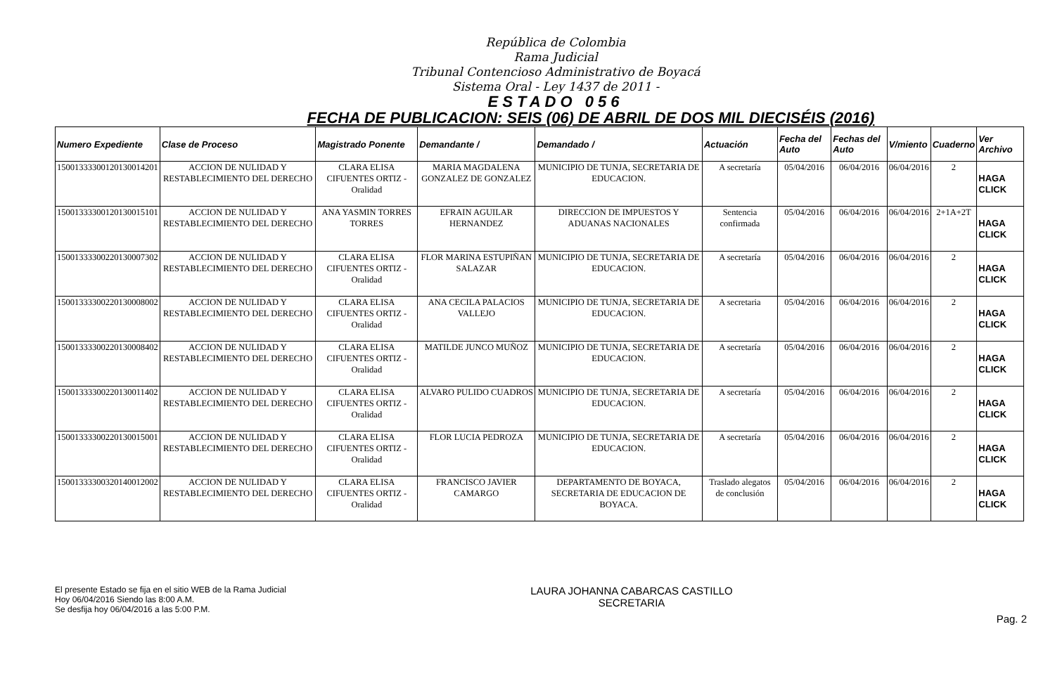República de Colombia
Rama Judicial
Tribunal Contencioso Administrativo de Boyacá
Sistema Oral - Ley 1437 de 2011 -
ESTADO 056
FECHA DE PUBLICACION: SEIS (06) DE ABRIL DE DOS MIL DIECISÉIS (2016)
| Numero Expediente | Clase de Proceso | Magistrado Ponente | Demandante / | Demandado / | Actuación | Fecha del Auto | Fechas del Auto | V/miento | Cuaderno | Ver Archivo |
| --- | --- | --- | --- | --- | --- | --- | --- | --- | --- | --- |
| 15001333300120130014201 | ACCION DE NULIDAD Y RESTABLECIMIENTO DEL DERECHO | CLARA ELISA CIFUENTES ORTIZ - Oralidad | MARIA MAGDALENA GONZALEZ DE GONZALEZ | MUNICIPIO DE TUNJA, SECRETARIA DE EDUCACION. | A secretaría | 05/04/2016 | 06/04/2016 | 06/04/2016 | 2 | HAGA CLICK |
| 15001333300120130015101 | ACCION DE NULIDAD Y RESTABLECIMIENTO DEL DERECHO | ANA YASMIN TORRES TORRES | EFRAIN AGUILAR HERNANDEZ | DIRECCION DE IMPUESTOS Y ADUANAS NACIONALES | Sentencia confirmada | 05/04/2016 | 06/04/2016 | 06/04/2016 | 2+1A+2T | HAGA CLICK |
| 15001333300220130007302 | ACCION DE NULIDAD Y RESTABLECIMIENTO DEL DERECHO | CLARA ELISA CIFUENTES ORTIZ - Oralidad | FLOR MARINA ESTUPIÑAN SALAZAR | MUNICIPIO DE TUNJA, SECRETARIA DE EDUCACION. | A secretaría | 05/04/2016 | 06/04/2016 | 06/04/2016 | 2 | HAGA CLICK |
| 15001333300220130008002 | ACCION DE NULIDAD Y RESTABLECIMIENTO DEL DERECHO | CLARA ELISA CIFUENTES ORTIZ - Oralidad | ANA CECILA PALACIOS VALLEJO | MUNICIPIO DE TUNJA, SECRETARIA DE EDUCACION. | A secretaria | 05/04/2016 | 06/04/2016 | 06/04/2016 | 2 | HAGA CLICK |
| 15001333300220130008402 | ACCION DE NULIDAD Y RESTABLECIMIENTO DEL DERECHO | CLARA ELISA CIFUENTES ORTIZ - Oralidad | MATILDE JUNCO MUÑOZ | MUNICIPIO DE TUNJA, SECRETARIA DE EDUCACION. | A secretaría | 05/04/2016 | 06/04/2016 | 06/04/2016 | 2 | HAGA CLICK |
| 15001333300220130011402 | ACCION DE NULIDAD Y RESTABLECIMIENTO DEL DERECHO | CLARA ELISA CIFUENTES ORTIZ - Oralidad | ALVARO PULIDO CUADROS | MUNICIPIO DE TUNJA, SECRETARIA DE EDUCACION. | A secretaría | 05/04/2016 | 06/04/2016 | 06/04/2016 | 2 | HAGA CLICK |
| 15001333300220130015001 | ACCION DE NULIDAD Y RESTABLECIMIENTO DEL DERECHO | CLARA ELISA CIFUENTES ORTIZ - Oralidad | FLOR LUCIA PEDROZA | MUNICIPIO DE TUNJA, SECRETARIA DE EDUCACION. | A secretaría | 05/04/2016 | 06/04/2016 | 06/04/2016 | 2 | HAGA CLICK |
| 15001333300320140012002 | ACCION DE NULIDAD Y RESTABLECIMIENTO DEL DERECHO | CLARA ELISA CIFUENTES ORTIZ - Oralidad | FRANCISCO JAVIER CAMARGO | DEPARTAMENTO DE BOYACA, SECRETARIA DE EDUCACION DE BOYACA. | Traslado alegatos de conclusión | 05/04/2016 | 06/04/2016 | 06/04/2016 | 2 | HAGA CLICK |
El presente Estado se fija en el sitio WEB de la Rama Judicial
Hoy 06/04/2016 Siendo las 8:00 A.M.
Se desfija hoy 06/04/2016 a las 5:00 P.M.
LAURA JOHANNA CABARCAS CASTILLO
SECRETARIA
Pag. 2